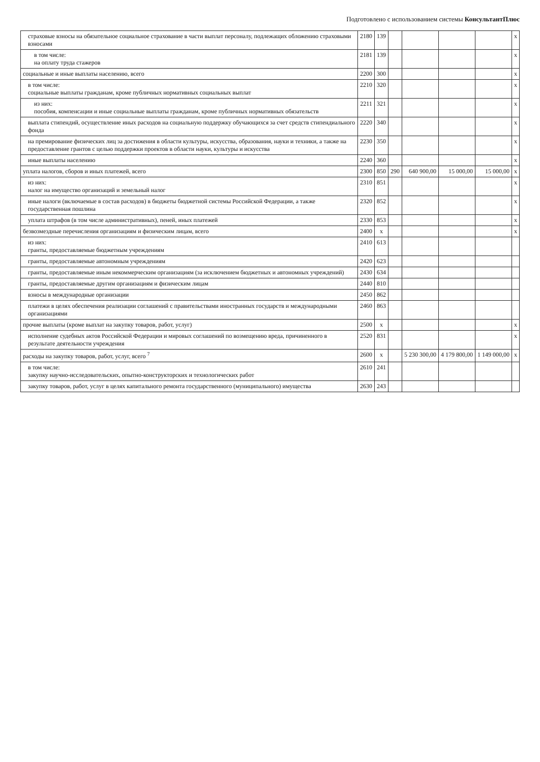Подготовлено с использованием системы КонсультантПлюс
| страховые взносы на обязательное социальное страхование в части выплат персоналу, подлежащих обложению страховыми взносами | 2180 | 139 | | | | | x |
| в том числе: на оплату труда стажеров | 2181 | 139 | | | | | x |
| социальные и иные выплаты населению, всего | 2200 | 300 | | | | | x |
| в том числе: социальные выплаты гражданам, кроме публичных нормативных социальных выплат | 2210 | 320 | | | | | x |
| из них: пособия, компенсации и иные социальные выплаты гражданам, кроме публичных нормативных обязательств | 2211 | 321 | | | | | x |
| выплата стипендий, осуществление иных расходов на социальную поддержку обучающихся за счет средств стипендиального фонда | 2220 | 340 | | | | | x |
| на премирование физических лиц за достижения в области культуры, искусства, образования, науки и техники, а также на предоставление грантов с целью поддержки проектов в области науки, культуры и искусства | 2230 | 350 | | | | | x |
| иные выплаты населению | 2240 | 360 | | | | | x |
| уплата налогов, сборов и иных платежей, всего | 2300 | 850 | 290 | 640 900,00 | 15 000,00 | 15 000,00 | x |
| из них: налог на имущество организаций и земельный налог | 2310 | 851 | | | | | x |
| иные налоги (включаемые в состав расходов) в бюджеты бюджетной системы Российской Федерации, а также государственная пошлина | 2320 | 852 | | | | | x |
| уплата штрафов (в том числе административных), пеней, иных платежей | 2330 | 853 | | | | | x |
| безвозмездные перечисления организациям и физическим лицам, всего | 2400 | x | | | | | x |
| из них: гранты, предоставляемые бюджетным учреждениям | 2410 | 613 | | | | | |
| гранты, предоставляемые автономным учреждениям | 2420 | 623 | | | | | |
| гранты, предоставляемые иным некоммерческим организациям (за исключением бюджетных и автономных учреждений) | 2430 | 634 | | | | | |
| гранты, предоставляемые другим организациям и физическим лицам | 2440 | 810 | | | | | |
| взносы в международные организации | 2450 | 862 | | | | | |
| платежи в целях обеспечения реализации соглашений с правительствами иностранных государств и международными организациями | 2460 | 863 | | | | | |
| прочие выплаты (кроме выплат на закупку товаров, работ, услуг) | 2500 | x | | | | | x |
| исполнение судебных актов Российской Федерации и мировых соглашений по возмещению вреда, причиненного в результате деятельности учреждения | 2520 | 831 | | | | | x |
| расходы на закупку товаров, работ, услуг, всего <sup>7</sup> | 2600 | x | | 5 230 300,00 | 4 179 800,00 | 1 149 000,00 | x |
| в том числе: закупку научно-исследовательских, опытно-конструкторских и технологических работ | 2610 | 241 | | | | | |
| закупку товаров, работ, услуг в целях капитального ремонта государственного (муниципального) имущества | 2630 | 243 | | | | | |